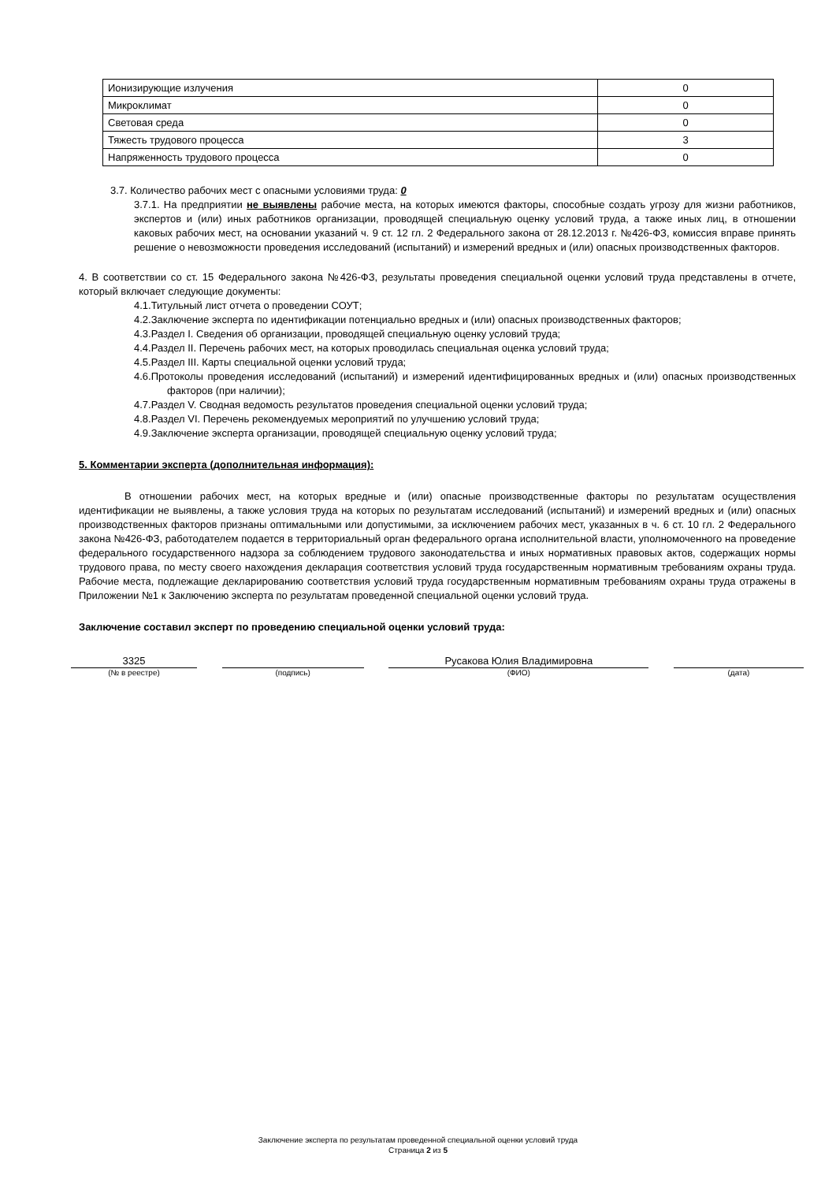| Ионизирующие излучения | 0 |
| Микроклимат | 0 |
| Световая среда | 0 |
| Тяжесть трудового процесса | 3 |
| Напряженность трудового процесса | 0 |
3.7. Количество рабочих мест с опасными условиями труда: 0
3.7.1. На предприятии не выявлены рабочие места, на которых имеются факторы, способные создать угрозу для жизни работников, экспертов и (или) иных работников организации, проводящей специальную оценку условий труда, а также иных лиц, в отношении каковых рабочих мест, на основании указаний ч. 9 ст. 12 гл. 2 Федерального закона от 28.12.2013 г. №426-ФЗ, комиссия вправе принять решение о невозможности проведения исследований (испытаний) и измерений вредных и (или) опасных производственных факторов.
4. В соответствии со ст. 15 Федерального закона №426-ФЗ, результаты проведения специальной оценки условий труда представлены в отчете, который включает следующие документы:
4.1.Титульный лист отчета о проведении СОУТ;
4.2.Заключение эксперта по идентификации потенциально вредных и (или) опасных производственных факторов;
4.3.Раздел I. Сведения об организации, проводящей специальную оценку условий труда;
4.4.Раздел II. Перечень рабочих мест, на которых проводилась специальная оценка условий труда;
4.5.Раздел III. Карты специальной оценки условий труда;
4.6.Протоколы проведения исследований (испытаний) и измерений идентифицированных вредных и (или) опасных производственных факторов (при наличии);
4.7.Раздел V. Сводная ведомость результатов проведения специальной оценки условий труда;
4.8.Раздел VI. Перечень рекомендуемых мероприятий по улучшению условий труда;
4.9.Заключение эксперта организации, проводящей специальную оценку условий труда;
5. Комментарии эксперта (дополнительная информация):
В отношении рабочих мест, на которых вредные и (или) опасные производственные факторы по результатам осуществления идентификации не выявлены, а также условия труда на которых по результатам исследований (испытаний) и измерений вредных и (или) опасных производственных факторов признаны оптимальными или допустимыми, за исключением рабочих мест, указанных в ч. 6 ст. 10 гл. 2 Федерального закона №426-ФЗ, работодателем подается в территориальный орган федерального органа исполнительной власти, уполномоченного на проведение федерального государственного надзора за соблюдением трудового законодательства и иных нормативных правовых актов, содержащих нормы трудового права, по месту своего нахождения декларация соответствия условий труда государственным нормативным требованиям охраны труда. Рабочие места, подлежащие декларированию соответствия условий труда государственным нормативным требованиям охраны труда отражены в Приложении №1 к Заключению эксперта по результатам проведенной специальной оценки условий труда.
Заключение составил эксперт по проведению специальной оценки условий труда:
3325 Русакова Юлия Владимировна
(№ в реестре) (подпись) (ФИО) (дата)
Заключение эксперта по результатам проведенной специальной оценки условий труда
Страница 2 из 5